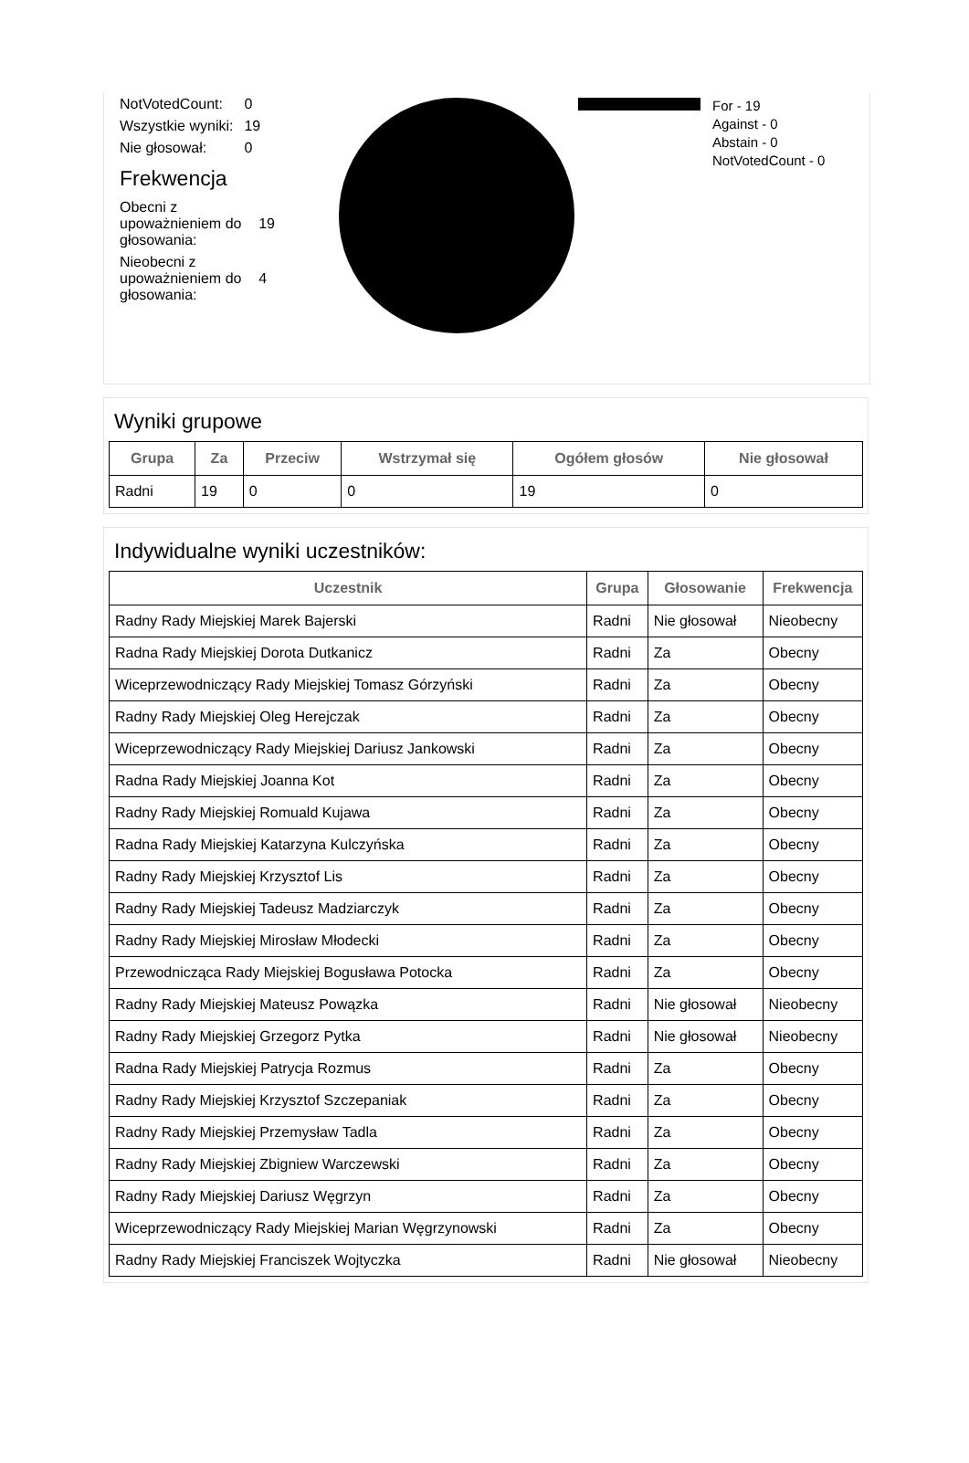| NotVotedCount: | 0 |
| Wszystkie wyniki: | 19 |
| Nie głosował: | 0 |
Frekwencja
| Obecni z upoważnieniem do głosowania: | 19 |
| Nieobecni z upoważnieniem do głosowania: | 4 |
For - 19
Against - 0
Abstain - 0
NotVotedCount - 0
Wyniki grupowe
| Grupa | Za | Przeciw | Wstrzymał się | Ogółem głosów | Nie głosował |
| --- | --- | --- | --- | --- | --- |
| Radni | 19 | 0 | 0 | 19 | 0 |
Indywidualne wyniki uczestników:
| Uczestnik | Grupa | Głosowanie | Frekwencja |
| --- | --- | --- | --- |
| Radny Rady Miejskiej Marek Bajerski | Radni | Nie głosował | Nieobecny |
| Radna Rady Miejskiej Dorota Dutkanicz | Radni | Za | Obecny |
| Wiceprzewodniczący Rady Miejskiej Tomasz Górzyński | Radni | Za | Obecny |
| Radny Rady Miejskiej Oleg Herejczak | Radni | Za | Obecny |
| Wiceprzewodniczący Rady Miejskiej Dariusz Jankowski | Radni | Za | Obecny |
| Radna Rady Miejskiej Joanna Kot | Radni | Za | Obecny |
| Radny Rady Miejskiej Romuald Kujawa | Radni | Za | Obecny |
| Radna Rady Miejskiej Katarzyna Kulczyńska | Radni | Za | Obecny |
| Radny Rady Miejskiej Krzysztof Lis | Radni | Za | Obecny |
| Radny Rady Miejskiej Tadeusz Madziarczyk | Radni | Za | Obecny |
| Radny Rady Miejskiej Mirosław Młodecki | Radni | Za | Obecny |
| Przewodnicząca Rady Miejskiej Bogusława Potocka | Radni | Za | Obecny |
| Radny Rady Miejskiej Mateusz Powązka | Radni | Nie głosował | Nieobecny |
| Radny Rady Miejskiej Grzegorz Pytka | Radni | Nie głosował | Nieobecny |
| Radna Rady Miejskiej Patrycja Rozmus | Radni | Za | Obecny |
| Radny Rady Miejskiej Krzysztof Szczepaniak | Radni | Za | Obecny |
| Radny Rady Miejskiej Przemysław Tadla | Radni | Za | Obecny |
| Radny Rady Miejskiej Zbigniew Warczewski | Radni | Za | Obecny |
| Radny Rady Miejskiej Dariusz Węgrzyn | Radni | Za | Obecny |
| Wiceprzewodniczący Rady Miejskiej Marian Węgrzynowski | Radni | Za | Obecny |
| Radny Rady Miejskiej Franciszek Wojtyczka | Radni | Nie głosował | Nieobecny |